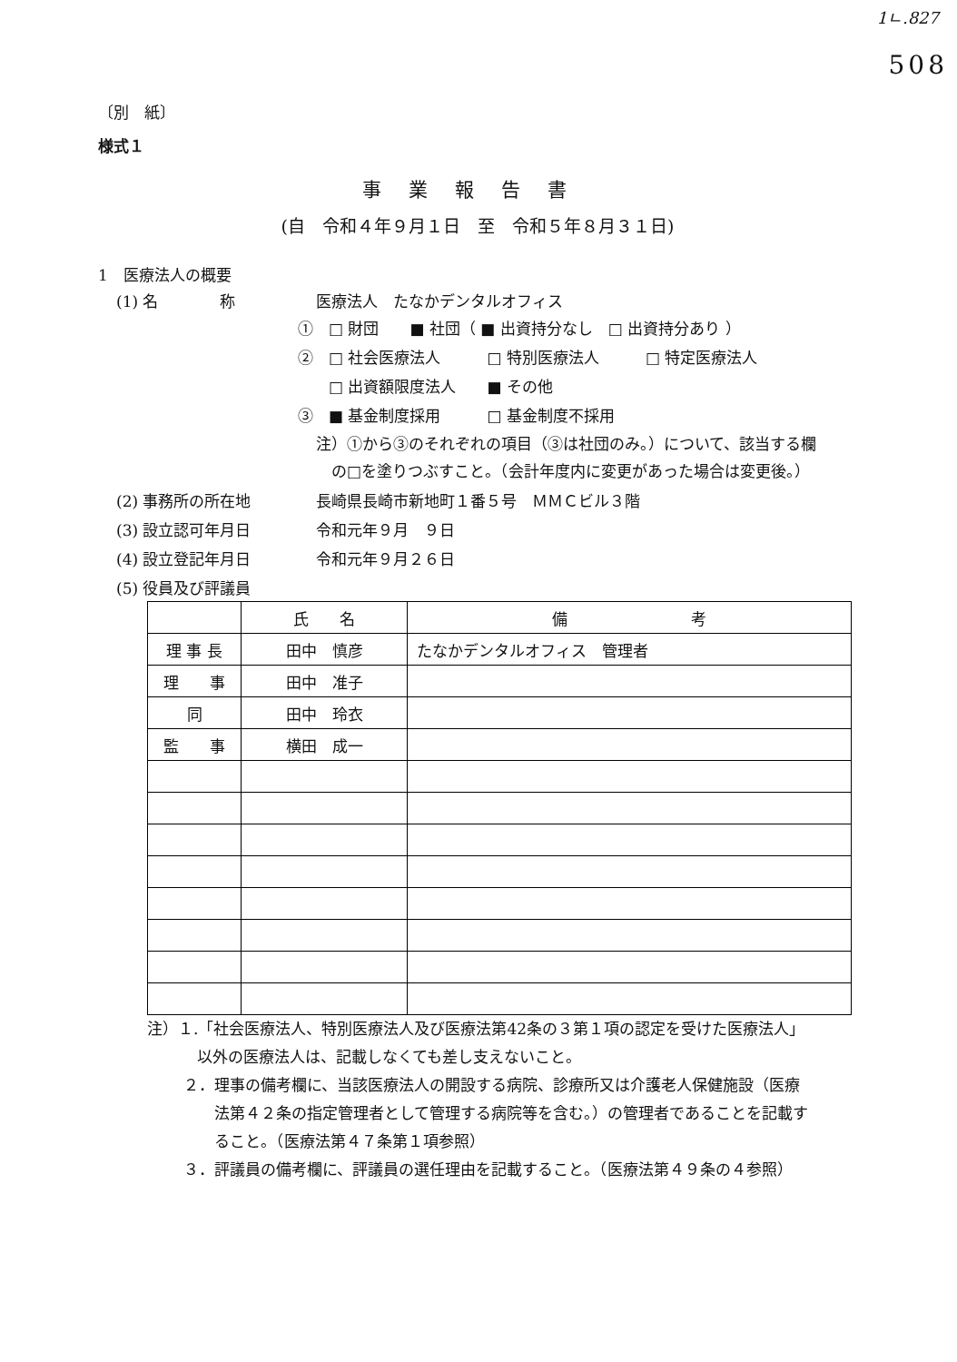1ㄴ.827
508
〔別　紙〕
様式１
事業報告書
(自　令和４年９月１日　至　令和５年８月３１日)
1　医療法人の概要
(1) 名　　　　称 医療法人　たなかデンタルオフィス
①　□ 財団　　■ 社団（ ■ 出資持分なし　□ 出資持分あり ）
②　□ 社会医療法人　　　□ 特別医療法人　　　□ 特定医療法人
　　□ 出資額限度法人　　■ その他
③　■ 基金制度採用　　　□ 基金制度不採用
注）①から③のそれぞれの項目（③は社団のみ。）について、該当する欄
　の□を塗りつぶすこと。（会計年度内に変更があった場合は変更後。）
(2) 事務所の所在地 長崎県長崎市新地町１番５号　ＭＭＣビル３階
(3) 設立認可年月日 令和元年９月　９日
(4) 設立登記年月日 令和元年９月２６日
(5) 役員及び評議員
| | 氏 名 | 備 考 |
| --- | --- | --- |
| 理 事 長 | 田中 慎彦 | たなかデンタルオフィス 管理者 |
| 理 事 | 田中 准子 | |
| 同 | 田中 玲衣 | |
| 監 事 | 横田 成一 | |
注）１.「社会医療法人、特別医療法人及び医療法第42条の３第１項の認定を受けた医療法人」
以外の医療法人は、記載しなくても差し支えないこと。
２．理事の備考欄に、当該医療法人の開設する病院、診療所又は介護老人保健施設（医療
　　法第４２条の指定管理者として管理する病院等を含む。）の管理者であることを記載す
　　ること。（医療法第４７条第１項参照）
３．評議員の備考欄に、評議員の選任理由を記載すること。（医療法第４９条の４参照）